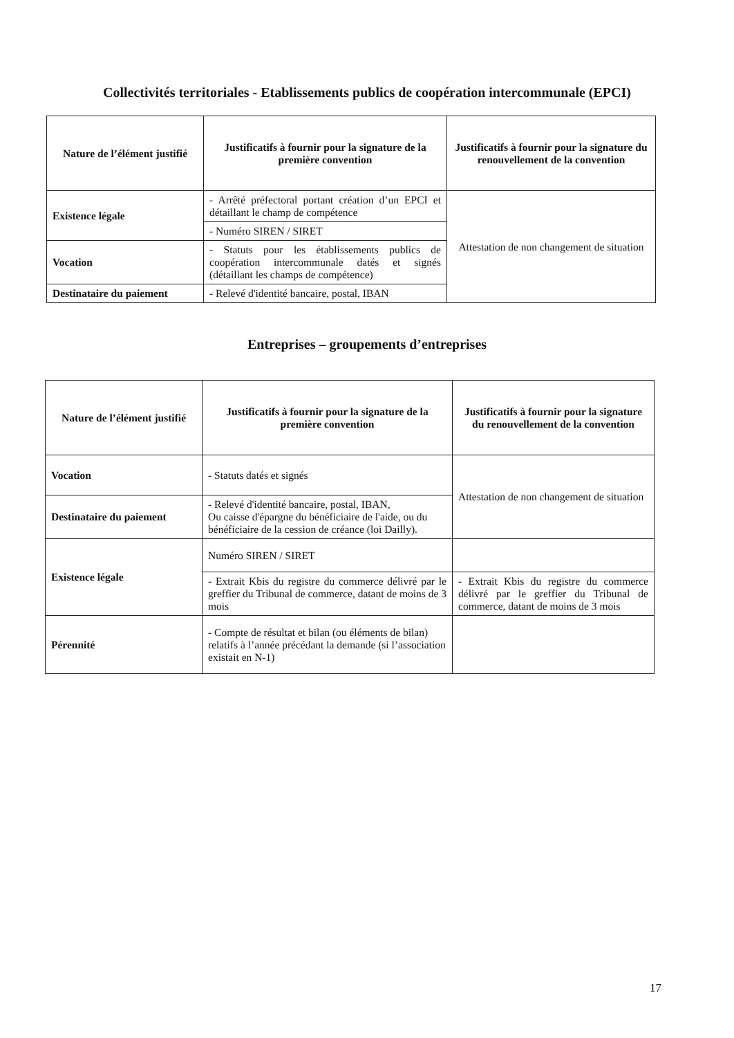Collectivités territoriales - Etablissements publics de coopération intercommunale (EPCI)
| Nature de l’élément justifié | Justificatifs à fournir pour la signature de la première convention | Justificatifs à fournir pour la signature du renouvellement de la convention |
| --- | --- | --- |
| Existence légale | - Arrêté préfectoral portant création d’un EPCI et détaillant le champ de compétence | Attestation de non changement de situation |
| | - Numéro SIREN / SIRET | |
| Vocation | - Statuts pour les établissements publics de coopération intercommunale datés et signés (détaillant les champs de compétence) | |
| Destinataire du paiement | - Relevé d'identité bancaire, postal, IBAN | |
Entreprises – groupements d’entreprises
| Nature de l’élément justifié | Justificatifs à fournir pour la signature de la première convention | Justificatifs à fournir pour la signature du renouvellement de la convention |
| --- | --- | --- |
| Vocation | - Statuts datés et signés | Attestation de non changement de situation |
| Destinataire du paiement | - Relevé d'identité bancaire, postal, IBAN, Ou caisse d'épargne du bénéficiaire de l'aide, ou du bénéficiaire de la cession de créance (loi Dailly). | |
| Existence légale | Numéro SIREN / SIRET | |
| | - Extrait Kbis du registre du commerce délivré par le greffier du Tribunal de commerce, datant de moins de 3 mois | - Extrait Kbis du registre du commerce délivré par le greffier du Tribunal de commerce, datant de moins de 3 mois |
| Pérennité | - Compte de résultat et bilan (ou éléments de bilan) relatifs à l’année précédant la demande (si l’association existait en N-1) | |
17